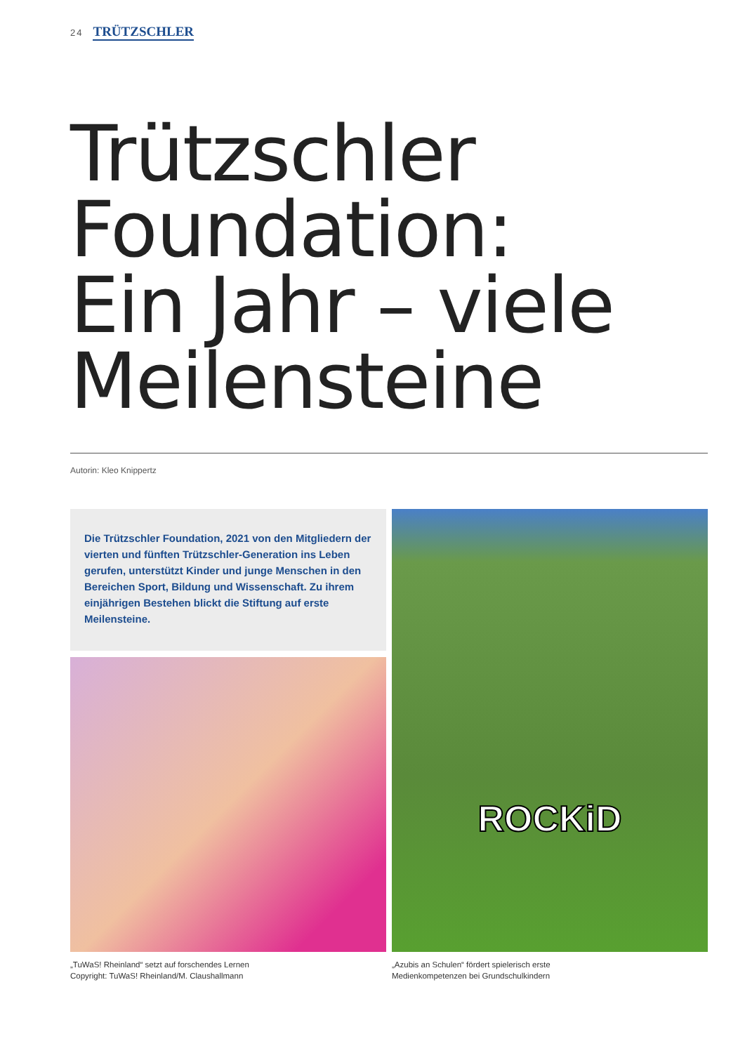24 TRÜTZSCHLER
Trützschler
Foundation:
Ein Jahr – viele
Meilensteine
Autorin: Kleo Knippertz
Die Trützschler Foundation, 2021 von den Mitgliedern der vierten und fünften Trützschler-Generation ins Leben gerufen, unterstützt Kinder und junge Menschen in den Bereichen Sport, Bildung und Wissenschaft. Zu ihrem einjährigen Bestehen blickt die Stiftung auf erste Meilensteine.
ROCKiD
„TuWaS! Rheinland“ setzt auf forschendes Lernen
Copyright: TuWaS! Rheinland/M. Claushallmann
„Azubis an Schulen“ fördert spielerisch erste
Medienkompetenzen bei Grundschulkindern